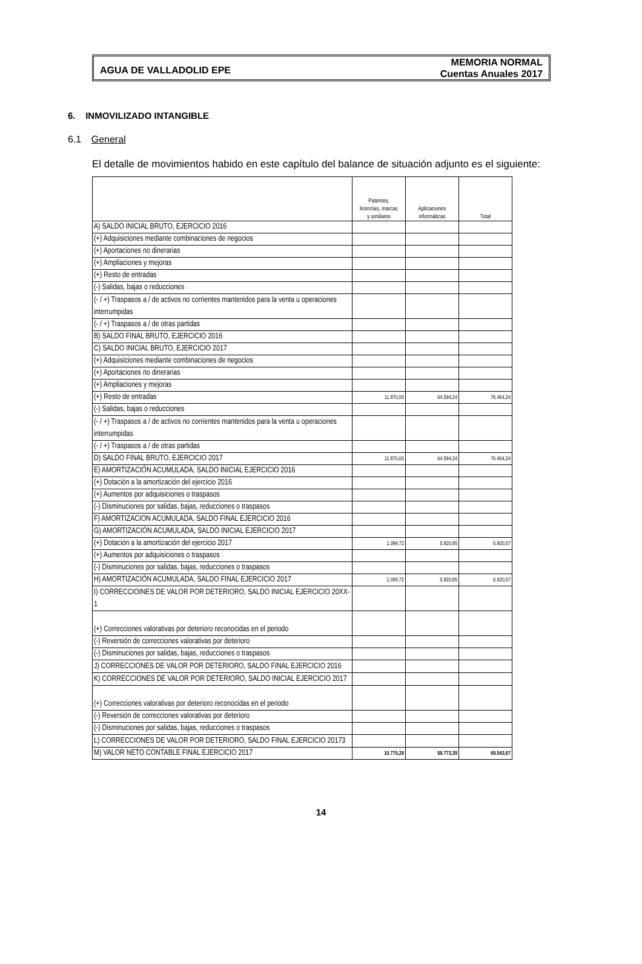AGUA DE VALLADOLID EPE MEMORIA NORMAL
Cuentas Anuales 2017
6. INMOVILIZADO INTANGIBLE
6.1 General
El detalle de movimientos habido en este capítulo del balance de situación adjunto es el siguiente:
| | Patentes, licencias, marcas y similares | Aplicaciones informáticas | Total |
| --- | --- | --- | --- |
| A) SALDO INICIAL BRUTO, EJERCICIO 2016 | | | |
| (+) Adquisiciones mediante combinaciones de negocios | | | |
| (+) Aportaciones no dinerarias | | | |
| (+) Ampliaciones y mejoras | | | |
| (+) Resto de entradas | | | |
| (-) Salidas, bajas o reducciones | | | |
| (- / +) Traspasos a / de activos no corrientes mantenidos para la venta u operaciones interrumpidas | | | |
| (- / +) Traspasos a / de otras partidas | | | |
| B) SALDO FINAL BRUTO, EJERCICIO 2016 | | | |
| C) SALDO INICIAL BRUTO, EJERCICIO 2017 | | | |
| (+) Adquisiciones mediante combinaciones de negocios | | | |
| (+) Aportaciones no dinerarias | | | |
| (+) Ampliaciones y mejoras | | | |
| (+) Resto de entradas | 11.870,00 | 64.594,24 | 76.464,24 |
| (-) Salidas, bajas o reducciones | | | |
| (- / +) Traspasos a / de activos no corrientes mantenidos para la venta u operaciones interrumpidas | | | |
| (- / +) Traspasos a / de otras partidas | | | |
| D) SALDO FINAL BRUTO, EJERCICIO 2017 | 11.870,00 | 64.594,24 | 76.464,24 |
| E) AMORTIZACIÓN ACUMULADA, SALDO INICIAL EJERCICIO 2016 | | | |
| (+) Dotación a la amortización del ejercicio 2016 | | | |
| (+) Aumentos por adquisiciones o traspasos | | | |
| (-) Disminuciones por salidas, bajas, reducciones o traspasos | | | |
| F) AMORTIZACION ACUMULADA, SALDO FINAL EJERCICIO 2016 | | | |
| G) AMORTIZACIÓN ACUMULADA, SALDO INICIAL EJERCICIO 2017 | | | |
| (+) Dotación a la amortización del ejercicio 2017 | 1.099,72 | 5.820,85 | 6.920,57 |
| (+) Aumentos por adquisiciones o traspasos | | | |
| (-) Disminuciones por salidas, bajas, reducciones o traspasos | | | |
| H) AMORTIZACIÓN ACUMULADA, SALDO FINAL EJERCICIO 2017 | 1.099,72 | 5.820,85 | 6.920,57 |
| I) CORRECCIOINES DE VALOR POR DETERIORO, SALDO INICIAL EJERCICIO 20XX-1 | | | |
| (+) Correcciones valorativas por deterioro reconocidas en el periodo | | | |
| (-) Reversión de correcciones valorativas por deterioro | | | |
| (-) Disminuciones por salidas, bajas, reducciones o traspasos | | | |
| J) CORRECCIONES DE VALOR POR DETERIORO, SALDO FINAL EJERCICIO 2016 | | | |
| K) CORRECCIONES DE VALOR POR DETERIORO, SALDO INICIAL EJERCICIO 2017 | | | |
| (+) Correcciones valorativas por deterioro reconocidas en el periodo | | | |
| (-) Reversión de correcciones valorativas por deterioro | | | |
| (-) Disminuciones por salidas, bajas, reducciones o traspasos | | | |
| L) CORRECCIONES DE VALOR POR DETERIORO, SALDO FINAL EJERCICIO 20173 | | | |
| M) VALOR NETO CONTABLE FINAL EJERCICIO 2017 | 10.770,28 | 58.773,39 | 69.543,67 |
14